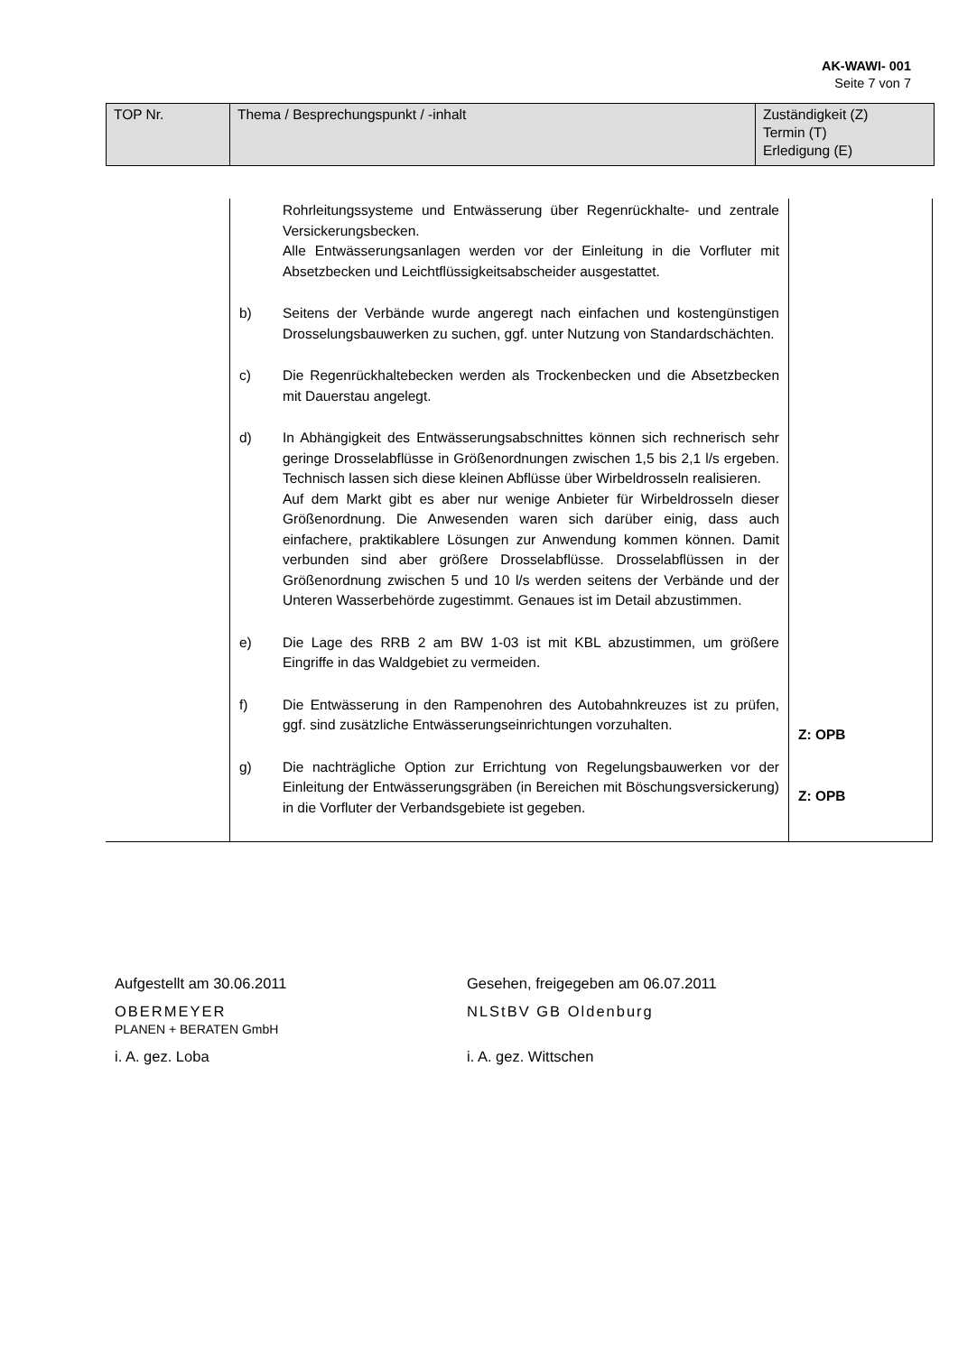AK-WAWI- 001
Seite 7 von 7
| TOP Nr. | Thema / Besprechungspunkt / -inhalt | Zuständigkeit (Z) Termin (T) Erledigung (E) |
| | Rohrleitungssysteme und Entwässerung über Regenrückhalte- und zentrale Versickerungsbecken. Alle Entwässerungsanlagen werden vor der Einleitung in die Vorfluter mit Absetzbecken und Leichtflüssigkeitsabscheider ausgestattet. b) Seitens der Verbände wurde angeregt nach einfachen und kostengünstigen Drosselungsbauwerken zu suchen, ggf. unter Nutzung von Standardschächten. c) Die Regenrückhaltebecken werden als Trockenbecken und die Absetzbecken mit Dauerstau angelegt. d) In Abhängigkeit des Entwässerungsabschnittes können sich rechnerisch sehr geringe Drosselabflüsse in Größenordnungen zwischen 1,5 bis 2,1 l/s ergeben. Technisch lassen sich diese kleinen Abflüsse über Wirbeldrosseln realisieren. Auf dem Markt gibt es aber nur wenige Anbieter für Wirbeldrosseln dieser Größenordnung. Die Anwesenden waren sich darüber einig, dass auch einfachere, praktikablere Lösungen zur Anwendung kommen können. Damit verbunden sind aber größere Drosselabflüsse. Drosselabflüssen in der Größenordnung zwischen 5 und 10 l/s werden seitens der Verbände und der Unteren Wasserbehörde zugestimmt. Genaues ist im Detail abzustimmen. e) Die Lage des RRB 2 am BW 1-03 ist mit KBL abzustimmen, um größere Eingriffe in das Waldgebiet zu vermeiden. f) Die Entwässerung in den Rampenohren des Autobahnkreuzes ist zu prüfen, ggf. sind zusätzliche Entwässerungseinrichtungen vorzuhalten. g) Die nachträgliche Option zur Errichtung von Regelungsbauwerken vor der Einleitung der Entwässerungsgräben (in Bereichen mit Böschungsversickerung) in die Vorfluter der Verbandsgebiete ist gegeben. | Z: OPB Z: OPB |
Aufgestellt am 30.06.2011
OBERMEYER
PLANEN + BERATEN GmbH
i. A. gez. Loba
Gesehen, freigegeben am 06.07.2011
NLStBV GB Oldenburg
i. A. gez. Wittschen